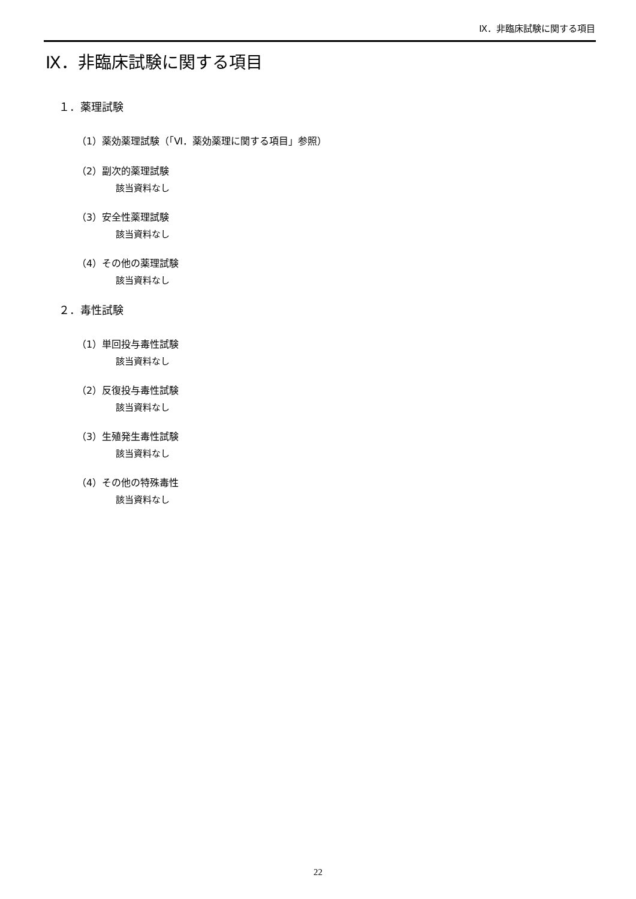Ⅸ．非臨床試験に関する項目
Ⅸ．非臨床試験に関する項目
１．薬理試験
（1）薬効薬理試験（「Ⅵ．薬効薬理に関する項目」参照）
（2）副次的薬理試験
該当資料なし
（3）安全性薬理試験
該当資料なし
（4）その他の薬理試験
該当資料なし
２．毒性試験
（1）単回投与毒性試験
該当資料なし
（2）反復投与毒性試験
該当資料なし
（3）生殖発生毒性試験
該当資料なし
（4）その他の特殊毒性
該当資料なし
22